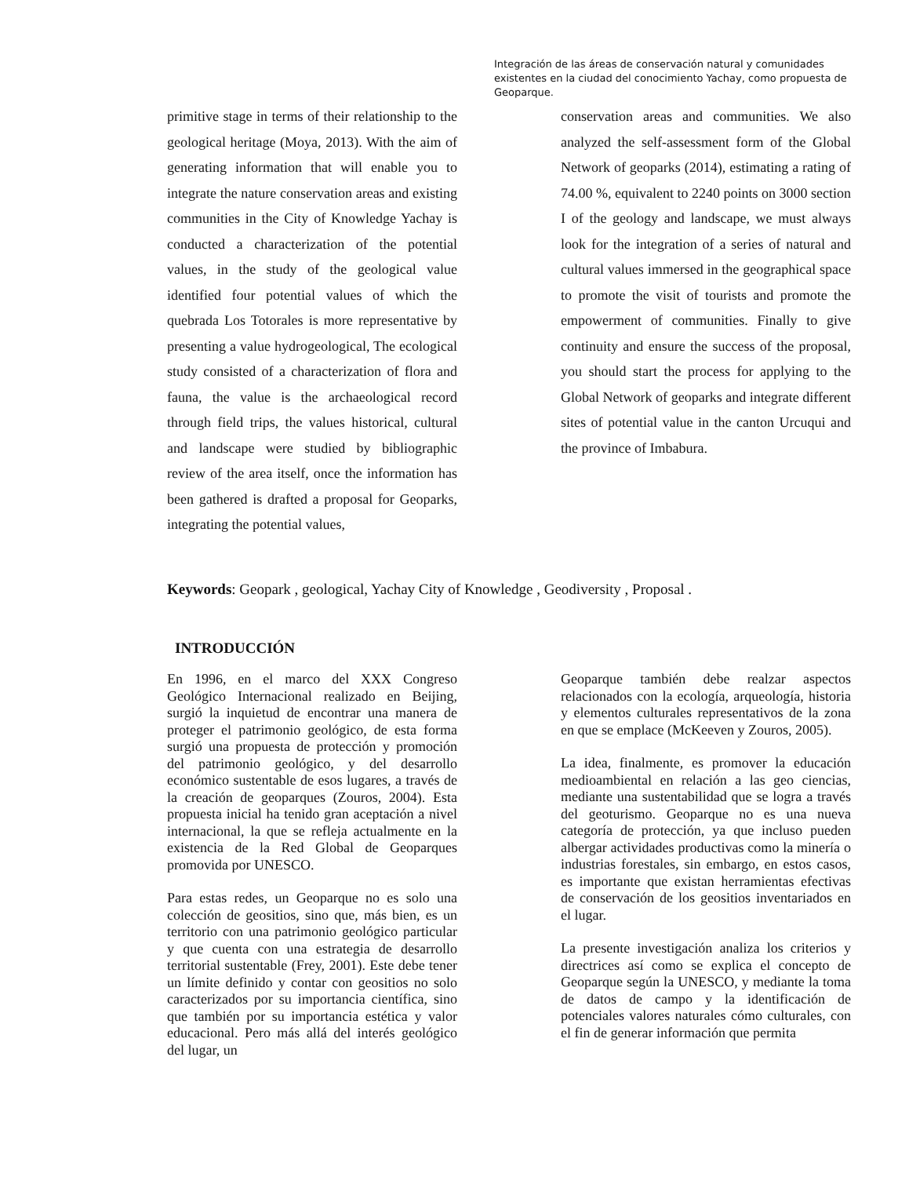Integración de las áreas de conservación natural y comunidades existentes en la ciudad del conocimiento Yachay, como propuesta de Geoparque.
primitive stage in terms of their relationship to the geological heritage (Moya, 2013). With the aim of generating information that will enable you to integrate the nature conservation areas and existing communities in the City of Knowledge Yachay is conducted a characterization of the potential values, in the study of the geological value identified four potential values of which the quebrada Los Totorales is more representative by presenting a value hydrogeological, The ecological study consisted of a characterization of flora and fauna, the value is the archaeological record through field trips, the values historical, cultural and landscape were studied by bibliographic review of the area itself, once the information has been gathered is drafted a proposal for Geoparks, integrating the potential values,
conservation areas and communities. We also analyzed the self-assessment form of the Global Network of geoparks (2014), estimating a rating of 74.00 %, equivalent to 2240 points on 3000 section I of the geology and landscape, we must always look for the integration of a series of natural and cultural values immersed in the geographical space to promote the visit of tourists and promote the empowerment of communities. Finally to give continuity and ensure the success of the proposal, you should start the process for applying to the Global Network of geoparks and integrate different sites of potential value in the canton Urcuqui and the province of Imbabura.
Keywords: Geopark , geological, Yachay City of Knowledge , Geodiversity , Proposal .
INTRODUCCIÓN
En 1996, en el marco del XXX Congreso Geológico Internacional realizado en Beijing, surgió la inquietud de encontrar una manera de proteger el patrimonio geológico, de esta forma surgió una propuesta de protección y promoción del patrimonio geológico, y del desarrollo económico sustentable de esos lugares, a través de la creación de geoparques (Zouros, 2004). Esta propuesta inicial ha tenido gran aceptación a nivel internacional, la que se refleja actualmente en la existencia de la Red Global de Geoparques promovida por UNESCO.
Para estas redes, un Geoparque no es solo una colección de geositios, sino que, más bien, es un territorio con una patrimonio geológico particular y que cuenta con una estrategia de desarrollo territorial sustentable (Frey, 2001). Este debe tener un límite definido y contar con geositios no solo caracterizados por su importancia científica, sino que también por su importancia estética y valor educacional. Pero más allá del interés geológico del lugar, un
Geoparque también debe realzar aspectos relacionados con la ecología, arqueología, historia y elementos culturales representativos de la zona en que se emplace (McKeeven y Zouros, 2005).
La idea, finalmente, es promover la educación medioambiental en relación a las geo ciencias, mediante una sustentabilidad que se logra a través del geoturismo. Geoparque no es una nueva categoría de protección, ya que incluso pueden albergar actividades productivas como la minería o industrias forestales, sin embargo, en estos casos, es importante que existan herramientas efectivas de conservación de los geositios inventariados en el lugar.
La presente investigación analiza los criterios y directrices así como se explica el concepto de Geoparque según la UNESCO, y mediante la toma de datos de campo y la identificación de potenciales valores naturales cómo culturales, con el fin de generar información que permita